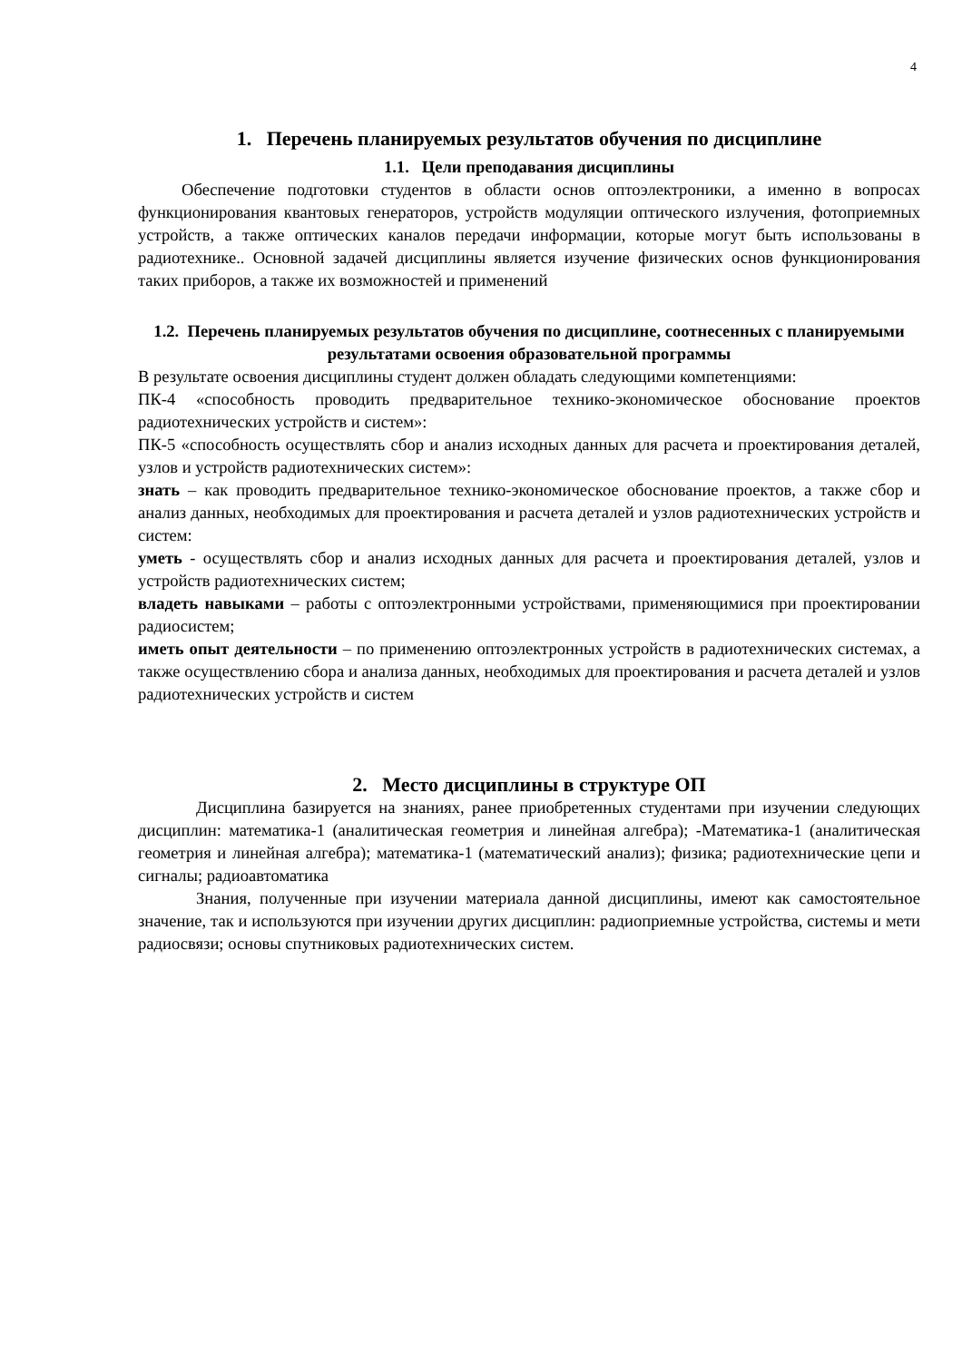4
1. Перечень планируемых результатов обучения по дисциплине
1.1. Цели преподавания дисциплины
Обеспечение подготовки студентов в области основ оптоэлектроники, а именно в вопросах функционирования квантовых генераторов, устройств модуляции оптического излучения, фотоприемных устройств, а также оптических каналов передачи информации, которые могут быть использованы в радиотехнике.. Основной задачей дисциплины является изучение физических основ функционирования таких приборов, а также их возможностей и применений
1.2. Перечень планируемых результатов обучения по дисциплине, соотнесенных с планируемыми результатами освоения образовательной программы
В результате освоения дисциплины студент должен обладать следующими компетенциями:
ПК-4 «способность проводить предварительное технико-экономическое обоснование проектов радиотехнических устройств и систем»:
ПК-5 «способность осуществлять сбор и анализ исходных данных для расчета и проектирования деталей, узлов и устройств радиотехнических систем»:
знать – как проводить предварительное технико-экономическое обоснование проектов, а также сбор и анализ данных, необходимых для проектирования и расчета деталей и узлов радиотехнических устройств и систем:
уметь - осуществлять сбор и анализ исходных данных для расчета и проектирования деталей, узлов и устройств радиотехнических систем;
владеть навыками – работы с оптоэлектронными устройствами, применяющимися при проектировании радиосистем;
иметь опыт деятельности – по применению оптоэлектронных устройств в радиотехнических системах, а также осуществлению сбора и анализа данных, необходимых для проектирования и расчета деталей и узлов радиотехнических устройств и систем
2. Место дисциплины в структуре ОП
Дисциплина базируется на знаниях, ранее приобретенных студентами при изучении следующих дисциплин: математика-1 (аналитическая геометрия и линейная алгебра); -Математика-1 (аналитическая геометрия и линейная алгебра); математика-1 (математический анализ); физика; радиотехнические цепи и сигналы; радиоавтоматика
Знания, полученные при изучении материала данной дисциплины, имеют как самостоятельное значение, так и используются при изучении других дисциплин: радиоприемные устройства, системы и мети радиосвязи; основы спутниковых радиотехнических систем.